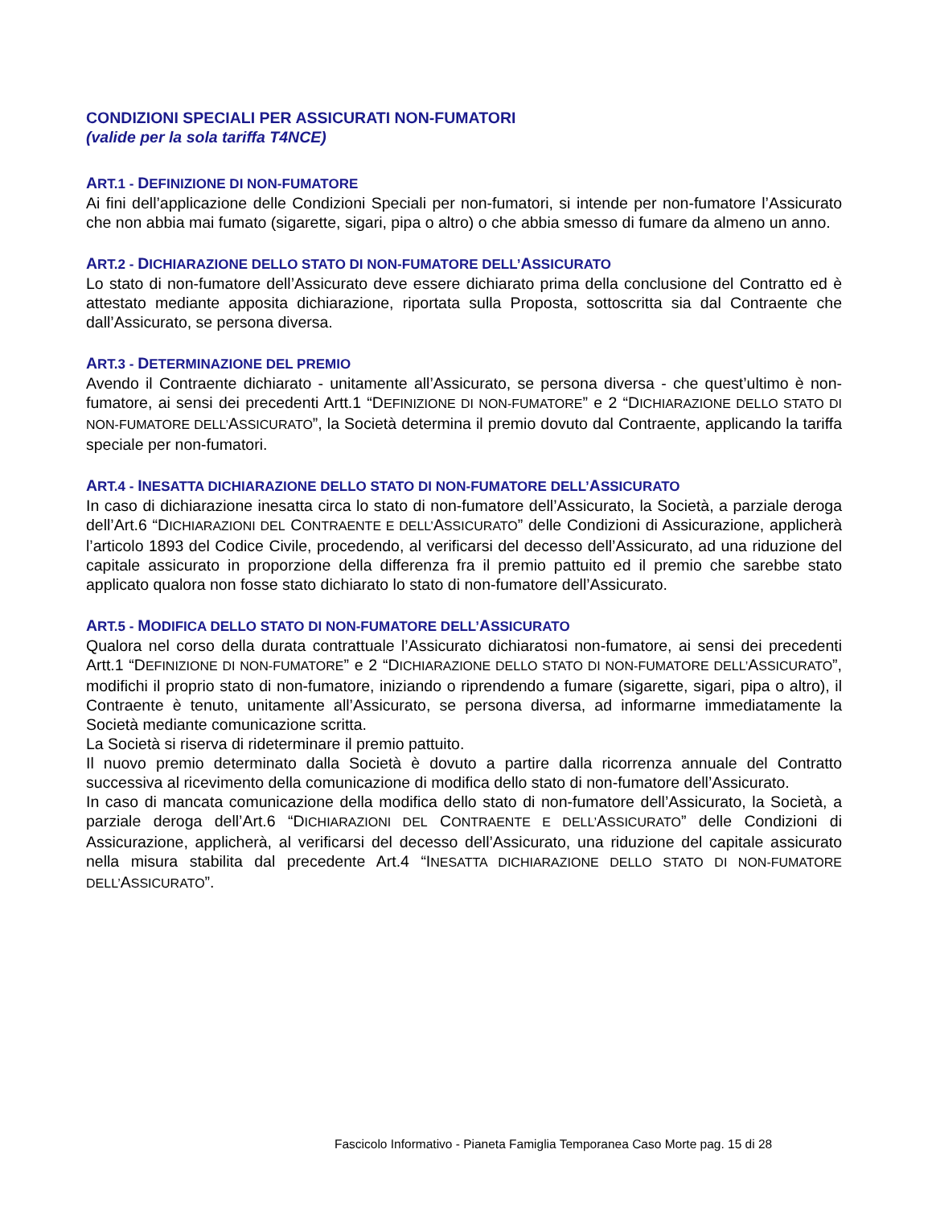CONDIZIONI SPECIALI PER ASSICURATI NON-FUMATORI
(valide per la sola tariffa T4NCE)
ART.1 - DEFINIZIONE DI NON-FUMATORE
Ai fini dell’applicazione delle Condizioni Speciali per non-fumatori, si intende per non-fumatore l’Assicurato che non abbia mai fumato (sigarette, sigari, pipa o altro) o che abbia smesso di fumare da almeno un anno.
ART.2 - DICHIARAZIONE DELLO STATO DI NON-FUMATORE DELL’ASSICURATO
Lo stato di non-fumatore dell’Assicurato deve essere dichiarato prima della conclusione del Contratto ed è attestato mediante apposita dichiarazione, riportata sulla Proposta, sottoscritta sia dal Contraente che dall’Assicurato, se persona diversa.
ART.3 - DETERMINAZIONE DEL PREMIO
Avendo il Contraente dichiarato - unitamente all’Assicurato, se persona diversa - che quest’ultimo è non-fumatore, ai sensi dei precedenti Artt.1 “DEFINIZIONE DI NON-FUMATORE” e 2 “DICHIARAZIONE DELLO STATO DI NON-FUMATORE DELL’ASSICURATO”, la Società determina il premio dovuto dal Contraente, applicando la tariffa speciale per non-fumatori.
ART.4 - INESATTA DICHIARAZIONE DELLO STATO DI NON-FUMATORE DELL’ASSICURATO
In caso di dichiarazione inesatta circa lo stato di non-fumatore dell’Assicurato, la Società, a parziale deroga dell’Art.6 “DICHIARAZIONI DEL CONTRAENTE E DELL’ASSICURATO” delle Condizioni di Assicurazione, applicherà l’articolo 1893 del Codice Civile, procedendo, al verificarsi del decesso dell’Assicurato, ad una riduzione del capitale assicurato in proporzione della differenza fra il premio pattuito ed il premio che sarebbe stato applicato qualora non fosse stato dichiarato lo stato di non-fumatore dell’Assicurato.
ART.5 - MODIFICA DELLO STATO DI NON-FUMATORE DELL’ASSICURATO
Qualora nel corso della durata contrattuale l’Assicurato dichiaratosi non-fumatore, ai sensi dei precedenti Artt.1 “DEFINIZIONE DI NON-FUMATORE” e 2 “DICHIARAZIONE DELLO STATO DI NON-FUMATORE DELL’ASSICURATO”, modifichi il proprio stato di non-fumatore, iniziando o riprendendo a fumare (sigarette, sigari, pipa o altro), il Contraente è tenuto, unitamente all’Assicurato, se persona diversa, ad informarne immediatamente la Società mediante comunicazione scritta.
La Società si riserva di rideterminare il premio pattuito.
Il nuovo premio determinato dalla Società è dovuto a partire dalla ricorrenza annuale del Contratto successiva al ricevimento della comunicazione di modifica dello stato di non-fumatore dell’Assicurato.
In caso di mancata comunicazione della modifica dello stato di non-fumatore dell’Assicurato, la Società, a parziale deroga dell’Art.6 “DICHIARAZIONI DEL CONTRAENTE E DELL’ASSICURATO” delle Condizioni di Assicurazione, applicherà, al verificarsi del decesso dell’Assicurato, una riduzione del capitale assicurato nella misura stabilita dal precedente Art.4 “INESATTA DICHIARAZIONE DELLO STATO DI NON-FUMATORE DELL’ASSICURATO”.
Fascicolo Informativo - Pianeta Famiglia Temporanea Caso Morte pag. 15 di 28